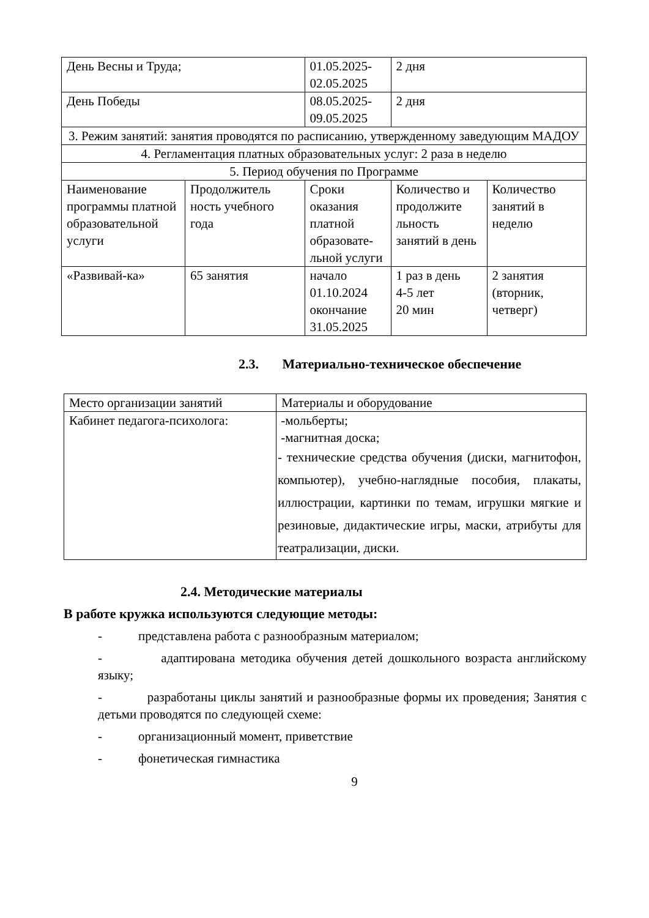| День Весны и Труда; | | 01.05.2025-02.05.2025 | 2 дня | |
| День Победы | | 08.05.2025-09.05.2025 | 2 дня | |
| 3. Режим занятий: занятия проводятся по расписанию, утвержденному заведующим МАДОУ | | | | |
| 4. Регламентация платных образовательных услуг: 2 раза в неделю | | | | |
| 5. Период обучения по Программе | | | | |
| Наименование программы платной образовательной услуги | Продолжитель ность учебного года | Сроки оказания платной образовате-льной услуги | Количество и продолжите льность занятий в день | Количество занятий в неделю |
| «Развивай-ка» | 65 занятия | начало 01.10.2024 окончание 31.05.2025 | 1 раз в день 4-5 лет 20 мин | 2 занятия (вторник, четверг) |
2.3. Материально-техническое обеспечение
| Место организации занятий | Материалы и оборудование |
| Кабинет педагога-психолога: | -мольберты; -магнитная доска; - технические средства обучения (диски, магнитофон, компьютер), учебно-наглядные пособия, плакаты, иллюстрации, картинки по темам, игрушки мягкие и резиновые, дидактические игры, маски, атрибуты для театрализации, диски. |
2.4. Методические материалы
В работе кружка используются следующие методы:
- представлена работа с разнообразным материалом;
- адаптирована методика обучения детей дошкольного возраста английскому языку;
- разработаны циклы занятий и разнообразные формы их проведения; Занятия с детьми проводятся по следующей схеме:
- организационный момент, приветствие
- фонетическая гимнастика
9